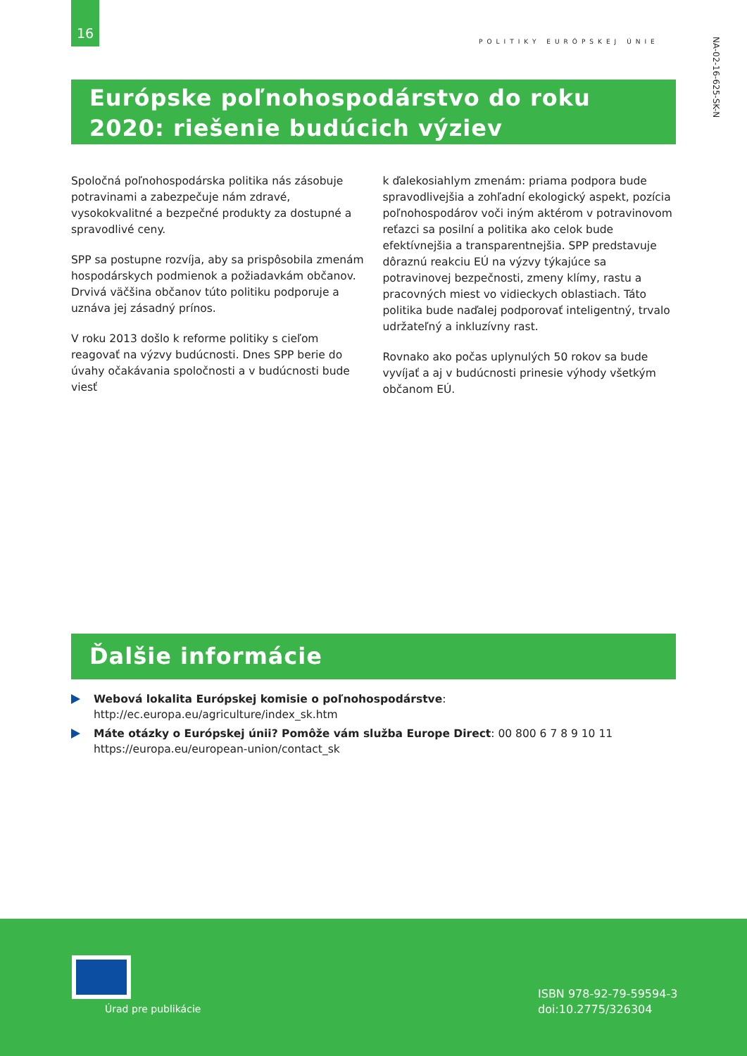16
POLITIKY EURÓPSKEJ ÚNIE
NA-02-16-625-SK-N
Európske poľnohospodárstvo do roku 2020: riešenie budúcich výziev
Spoločná poľnohospodárska politika nás zásobuje potravinami a zabezpečuje nám zdravé, vysokokvalitné a bezpečné produkty za dostupné a spravodlivé ceny.
SPP sa postupne rozvíja, aby sa prispôsobila zmenám hospodárskych podmienok a požiadavkám občanov. Drvivá väčšina občanov túto politiku podporuje a uznáva jej zásadný prínos.
V roku 2013 došlo k reforme politiky s cieľom reagovať na výzvy budúcnosti. Dnes SPP berie do úvahy očakávania spoločnosti a v budúcnosti bude viesť
k ďalekosiahlym zmenám: priama podpora bude spravodlivejšia a zohľadní ekologický aspekt, pozícia poľnohospodárov voči iným aktérom v potravinovom reťazci sa posilní a politika ako celok bude efektívnejšia a transparentnejšia. SPP predstavuje dôraznú reakciu EÚ na výzvy týkajúce sa potravinovej bezpečnosti, zmeny klímy, rastu a pracovných miest vo vidieckych oblastiach. Táto politika bude naďalej podporovať inteligentný, trvalo udržateľný a inkluzívny rast.
Rovnako ako počas uplynulých 50 rokov sa bude vyvíjať a aj v budúcnosti prinesie výhody všetkým občanom EÚ.
Ďalšie informácie
Webová lokalita Európskej komisie o poľnohospodárstve: http://ec.europa.eu/agriculture/index_sk.htm
Máte otázky o Európskej únii? Pomôže vám služba Europe Direct: 00 800 6 7 8 9 10 11
https://europa.eu/european-union/contact_sk
Úrad pre publikácie
ISBN 978-92-79-59594-3
doi:10.2775/326304